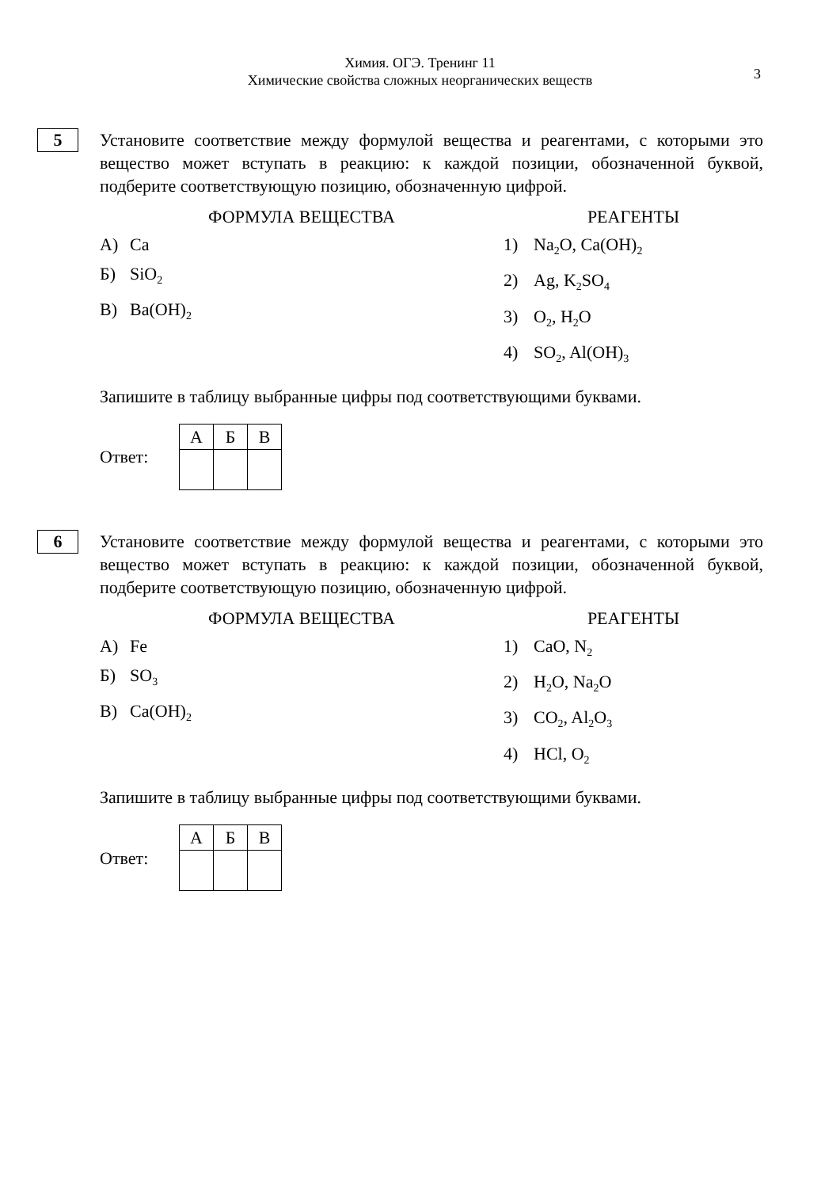Химия. ОГЭ. Тренинг 11
Химические свойства сложных неорганических веществ
3
5
Установите соответствие между формулой вещества и реагентами, с которыми это вещество может вступать в реакцию: к каждой позиции, обозначенной буквой, подберите соответствующую позицию, обозначенную цифрой.
ФОРМУЛА ВЕЩЕСТВА
А) Ca
Б) SiO<sub>2</sub>
В) Ba(OH)<sub>2</sub>
РЕАГЕНТЫ
1) Na<sub>2</sub>O, Ca(OH)<sub>2</sub>
2) Ag, K<sub>2</sub>SO<sub>4</sub>
3) O<sub>2</sub>, H<sub>2</sub>O
4) SO<sub>2</sub>, Al(OH)<sub>3</sub>
Запишите в таблицу выбранные цифры под соответствующими буквами.
Ответ:
| А | Б | В |
6
Установите соответствие между формулой вещества и реагентами, с которыми это вещество может вступать в реакцию: к каждой позиции, обозначенной буквой, подберите соответствующую позицию, обозначенную цифрой.
ФОРМУЛА ВЕЩЕСТВА
А) Fe
Б) SO<sub>3</sub>
В) Ca(OH)<sub>2</sub>
РЕАГЕНТЫ
1) CaO, N<sub>2</sub>
2) H<sub>2</sub>O, Na<sub>2</sub>O
3) CO<sub>2</sub>, Al<sub>2</sub>O<sub>3</sub>
4) HCl, O<sub>2</sub>
Запишите в таблицу выбранные цифры под соответствующими буквами.
Ответ:
| А | Б | В |